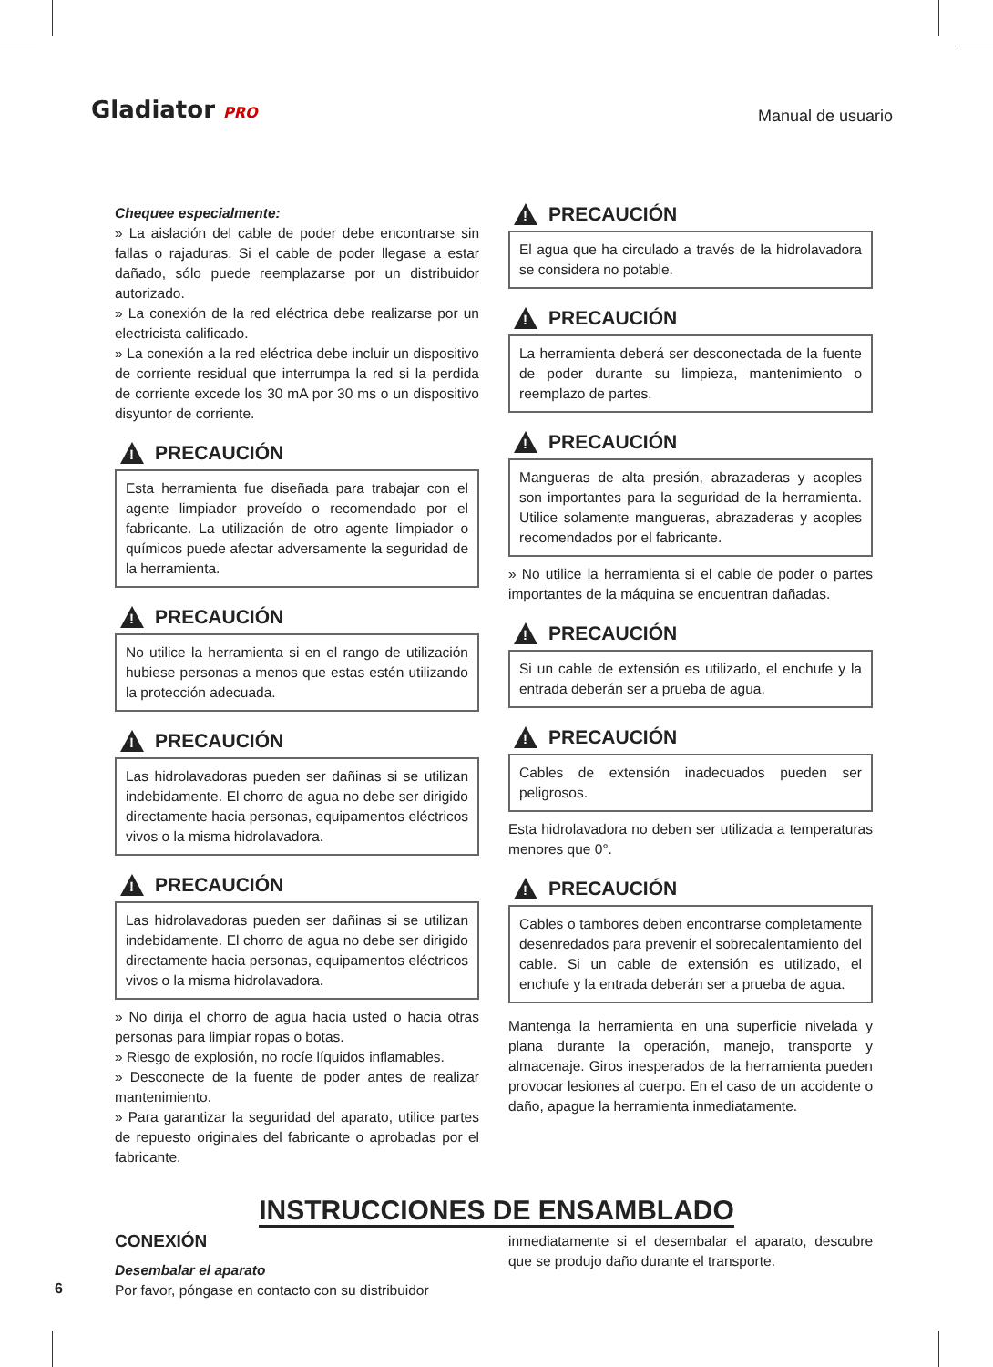Gladiator PRO
Manual de usuario
Chequee especialmente:
» La aislación del cable de poder debe encontrarse sin fallas o rajaduras. Si el cable de poder llegase a estar dañado, sólo puede reemplazarse por un distribuidor autorizado.
» La conexión de la red eléctrica debe realizarse por un electricista calificado.
» La conexión a la red eléctrica debe incluir un dispositivo de corriente residual que interrumpa la red si la perdida de corriente excede los 30 mA por 30 ms o un dispositivo disyuntor de corriente.
!
PRECAUCIÓN
Esta herramienta fue diseñada para trabajar con el agente limpiador proveído o recomendado por el fabricante. La utilización de otro agente limpiador o químicos puede afectar adversamente la seguridad de la herramienta.
!
PRECAUCIÓN
No utilice la herramienta si en el rango de utilización hubiese personas a menos que estas estén utilizando la protección adecuada.
!
PRECAUCIÓN
Las hidrolavadoras pueden ser dañinas si se utilizan indebidamente. El chorro de agua no debe ser dirigido directamente hacia personas, equipamentos eléctricos vivos o la misma hidrolavadora.
!
PRECAUCIÓN
Las hidrolavadoras pueden ser dañinas si se utilizan indebidamente. El chorro de agua no debe ser dirigido directamente hacia personas, equipamentos eléctricos vivos o la misma hidrolavadora.
» No dirija el chorro de agua hacia usted o hacia otras personas para limpiar ropas o botas.
» Riesgo de explosión, no rocíe líquidos inflamables.
» Desconecte de la fuente de poder antes de realizar mantenimiento.
» Para garantizar la seguridad del aparato, utilice partes de repuesto originales del fabricante o aprobadas por el fabricante.
!
PRECAUCIÓN
El agua que ha circulado a través de la hidrolavadora se considera no potable.
!
PRECAUCIÓN
La herramienta deberá ser desconectada de la fuente de poder durante su limpieza, mantenimiento o reemplazo de partes.
!
PRECAUCIÓN
Mangueras de alta presión, abrazaderas y acoples son importantes para la seguridad de la herramienta. Utilice solamente mangueras, abrazaderas y acoples recomendados por el fabricante.
» No utilice la herramienta si el cable de poder o partes importantes de la máquina se encuentran dañadas.
!
PRECAUCIÓN
Si un cable de extensión es utilizado, el enchufe y la entrada deberán ser a prueba de agua.
!
PRECAUCIÓN
Cables de extensión inadecuados pueden ser peligrosos.
Esta hidrolavadora no deben ser utilizada a temperaturas menores que 0°.
!
PRECAUCIÓN
Cables o tambores deben encontrarse completamente desenredados para prevenir el sobrecalentamiento del cable. Si un cable de extensión es utilizado, el enchufe y la entrada deberán ser a prueba de agua.
Mantenga la herramienta en una superficie nivelada y plana durante la operación, manejo, transporte y almacenaje. Giros inesperados de la herramienta pueden provocar lesiones al cuerpo. En el caso de un accidente o daño, apague la herramienta inmediatamente.
INSTRUCCIONES DE ENSAMBLADO
CONEXIÓN
Desembalar el aparato
Por favor, póngase en contacto con su distribuidor
inmediatamente si el desembalar el aparato, descubre que se produjo daño durante el transporte.
6